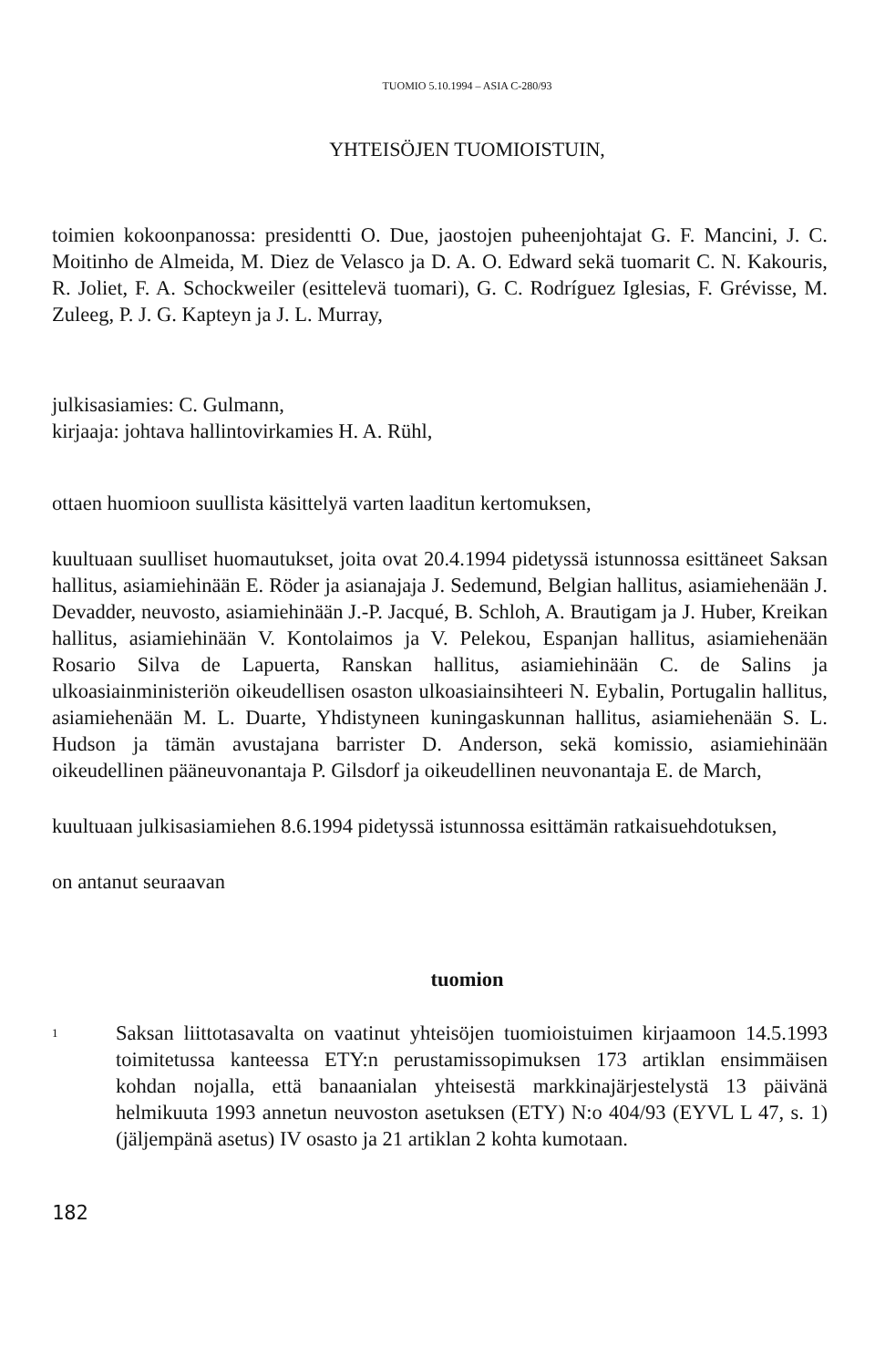TUOMIO 5.10.1994 – ASIA C-280/93
YHTEISÖJEN TUOMIOISTUIN,
toimien kokoonpanossa: presidentti O. Due, jaostojen puheenjohtajat G. F. Mancini, J. C. Moitinho de Almeida, M. Diez de Velasco ja D. A. O. Edward sekä tuomarit C. N. Kakouris, R. Joliet, F. A. Schockweiler (esittelevä tuomari), G. C. Rodríguez Iglesias, F. Grévisse, M. Zuleeg, P. J. G. Kapteyn ja J. L. Murray,
julkisasiamies: C. Gulmann,
kirjaaja: johtava hallintovirkamies H. A. Rühl,
ottaen huomioon suullista käsittelyä varten laaditun kertomuksen,
kuultuaan suulliset huomautukset, joita ovat 20.4.1994 pidetyssä istunnossa esittäneet Saksan hallitus, asiamiehinään E. Röder ja asianajaja J. Sedemund, Belgian hallitus, asiamiehenään J. Devadder, neuvosto, asiamiehinään J.-P. Jacqué, B. Schloh, A. Brautigam ja J. Huber, Kreikan hallitus, asiamiehinään V. Kontolaimos ja V. Pelekou, Espanjan hallitus, asiamiehenään Rosario Silva de Lapuerta, Ranskan hallitus, asiamiehinään C. de Salins ja ulkoasiainministeriön oikeudellisen osaston ulkoasiainsihteeri N. Eybalin, Portugalin hallitus, asiamiehenään M. L. Duarte, Yhdistyneen kuningaskunnan hallitus, asiamiehenään S. L. Hudson ja tämän avustajana barrister D. Anderson, sekä komissio, asiamiehinään oikeudellinen pääneuvonantaja P. Gilsdorf ja oikeudellinen neuvonantaja E. de March,
kuultuaan julkisasiamiehen 8.6.1994 pidetyssä istunnossa esittämän ratkaisuehdotuksen,
on antanut seuraavan
tuomion
1
Saksan liittotasavalta on vaatinut yhteisöjen tuomioistuimen kirjaamoon 14.5.1993 toimitetussa kanteessa ETY:n perustamissopimuksen 173 artiklan ensimmäisen kohdan nojalla, että banaanialan yhteisestä markkinajärjestelystä 13 päivänä helmikuuta 1993 annetun neuvoston asetuksen (ETY) N:o 404/93 (EYVL L 47, s. 1) (jäljempänä asetus) IV osasto ja 21 artiklan 2 kohta kumotaan.
182